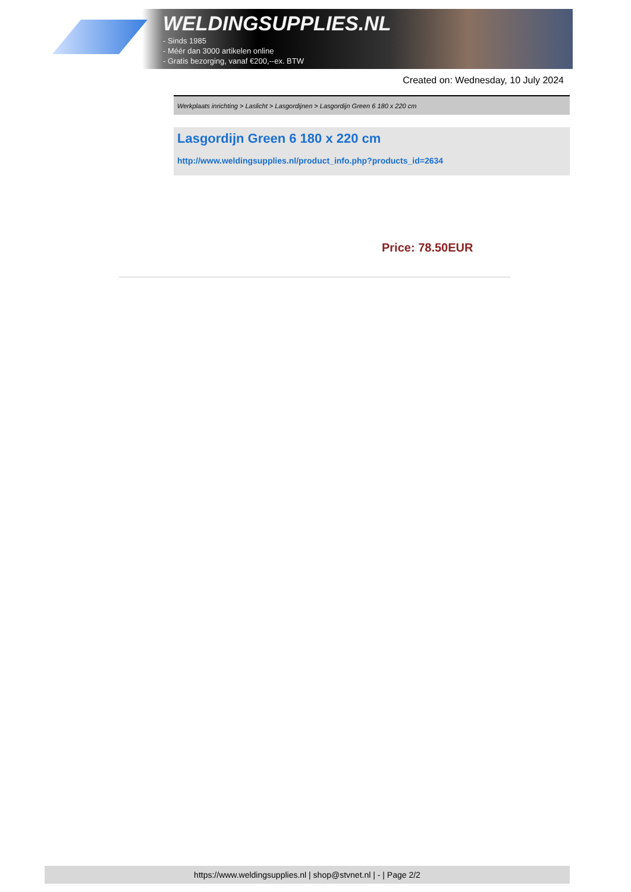WELDINGSUPPLIES.NL
- Sinds 1985
- Méér dan 3000 artikelen online
- Gratis bezorging, vanaf €200,--ex. BTW
Created on: Wednesday, 10 July 2024
Werkplaats inrichting > Laslicht > Lasgordijnen > Lasgordijn Green 6 180 x 220 cm
Lasgordijn Green 6 180 x 220 cm
http://www.weldingsupplies.nl/product_info.php?products_id=2634
Price: 78.50EUR
https://www.weldingsupplies.nl | shop@stvnet.nl | - | Page 2/2